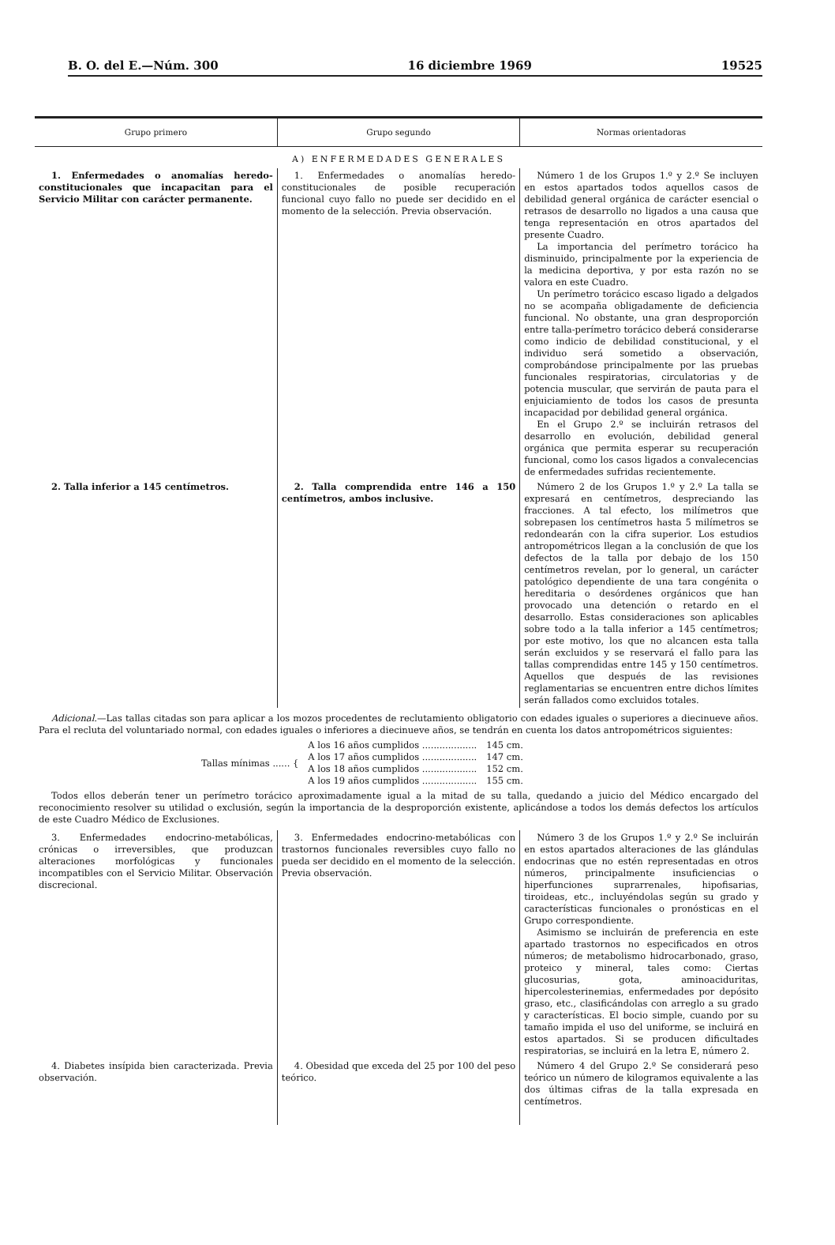B. O. del E.—Núm. 300 16 diciembre 1969 19525
| Grupo primero | Grupo segundo | Normas orientadoras |
| --- | --- | --- |
| A) ENFERMEDADES GENERALES | | |
| 1. Enfermedades o anomalías heredo-constitucionales que incapacitan para el Servicio Militar con carácter permanente. | 1. Enfermedades o anomalías heredo-constitucionales de posible recuperación funcional cuyo fallo no puede ser decidido en el momento de la selección. Previa observación. | Número 1 de los Grupos 1.º y 2.º Se incluyen en estos apartados todos aquellos casos de debilidad general orgánica de carácter esencial o retrasos de desarrollo no ligados a una causa que tenga representación en otros apartados del presente Cuadro. La importancia del perímetro torácico ha disminuido, principalmente por la experiencia de la medicina deportiva, y por esta razón no se valora en este Cuadro. Un perímetro torácico escaso ligado a delgados no se acompaña obligadamente de deficiencia funcional. No obstante, una gran desproporción entre talla-perímetro torácico deberá considerarse como indicio de debilidad constitucional, y el individuo será sometido a observación, comprobándose principalmente por las pruebas funcionales respiratorias, circulatorias y de potencia muscular, que servirán de pauta para el enjuiciamiento de todos los casos de presunta incapacidad por debilidad general orgánica. En el Grupo 2.º se incluirán retrasos del desarrollo en evolución, debilidad general orgánica que permita esperar su recuperación funcional, como los casos ligados a convalecencias de enfermedades sufridas recientemente. |
| 2. Talla inferior a 145 centímetros. | 2. Talla comprendida entre 146 a 150 centímetros, ambos inclusive. | Número 2 de los Grupos 1.º y 2.º La talla se expresará en centímetros, despreciando las fracciones. A tal efecto, los milímetros que sobrepasen los centímetros hasta 5 milímetros se redondearán con la cifra superior. Los estudios antropométricos llegan a la conclusión de que los defectos de la talla por debajo de los 150 centímetros revelan, por lo general, un carácter patológico dependiente de una tara congénita o hereditaria o desórdenes orgánicos que han provocado una detención o retardo en el desarrollo. Estas consideraciones son aplicables sobre todo a la talla inferior a 145 centímetros; por este motivo, los que no alcancen esta talla serán excluidos y se reservará el fallo para las tallas comprendidas entre 145 y 150 centímetros. Aquellos que después de las revisiones reglamentarias se encuentren entre dichos límites serán fallados como excluidos totales. |
| Adicional. —Las tallas citadas son para aplicar a los mozos procedentes de reclutamiento obligatorio con edades iguales o superiores a diecinueve años. Para el recluta del voluntariado normal, con edades iguales o inferiores a diecinueve años, se tendrán en cuenta los datos antropométricos siguientes: / Tallas mínimas ...... { / A los 16 años cumplidos ................... / 145 cm. / / / A los 17 años cumplidos ................... / 147 cm. / / / A los 18 años cumplidos ................... / 152 cm. / / / A los 19 años cumplidos ................... / 155 cm. / Todos ellos deberán tener un perímetro torácico aproximadamente igual a la mitad de su talla, quedando a juicio del Médico encargado del reconocimiento resolver su utilidad o exclusión, según la importancia de la desproporción existente, aplicándose a todos los demás defectos los artículos de este Cuadro Médico de Exclusiones. | | |
| 3. Enfermedades endocrino-metabólicas, crónicas o irreversibles, que produzcan alteraciones morfológicas y funcionales incompatibles con el Servicio Militar. Observación discrecional. | 3. Enfermedades endocrino-metabólicas con trastornos funcionales reversibles cuyo fallo no pueda ser decidido en el momento de la selección. Previa observación. | Número 3 de los Grupos 1.º y 2.º Se incluirán en estos apartados alteraciones de las glándulas endocrinas que no estén representadas en otros números, principalmente insuficiencias o hiperfunciones suprarrenales, hipofisarias, tiroideas, etc., incluyéndolas según su grado y características funcionales o pronósticas en el Grupo correspondiente. Asimismo se incluirán de preferencia en este apartado trastornos no especificados en otros números; de metabolismo hidrocarbonado, graso, proteico y mineral, tales como: Ciertas glucosurias, gota, aminoaciduritas, hipercolesterinemias, enfermedades por depósito graso, etc., clasificándolas con arreglo a su grado y características. El bocio simple, cuando por su tamaño impida el uso del uniforme, se incluirá en estos apartados. Si se producen dificultades respiratorias, se incluirá en la letra E, número 2. |
| 4. Diabetes insípida bien caracterizada. Previa observación. | 4. Obesidad que exceda del 25 por 100 del peso teórico. | Número 4 del Grupo 2.º Se considerará peso teórico un número de kilogramos equivalente a las dos últimas cifras de la talla expresada en centímetros. |